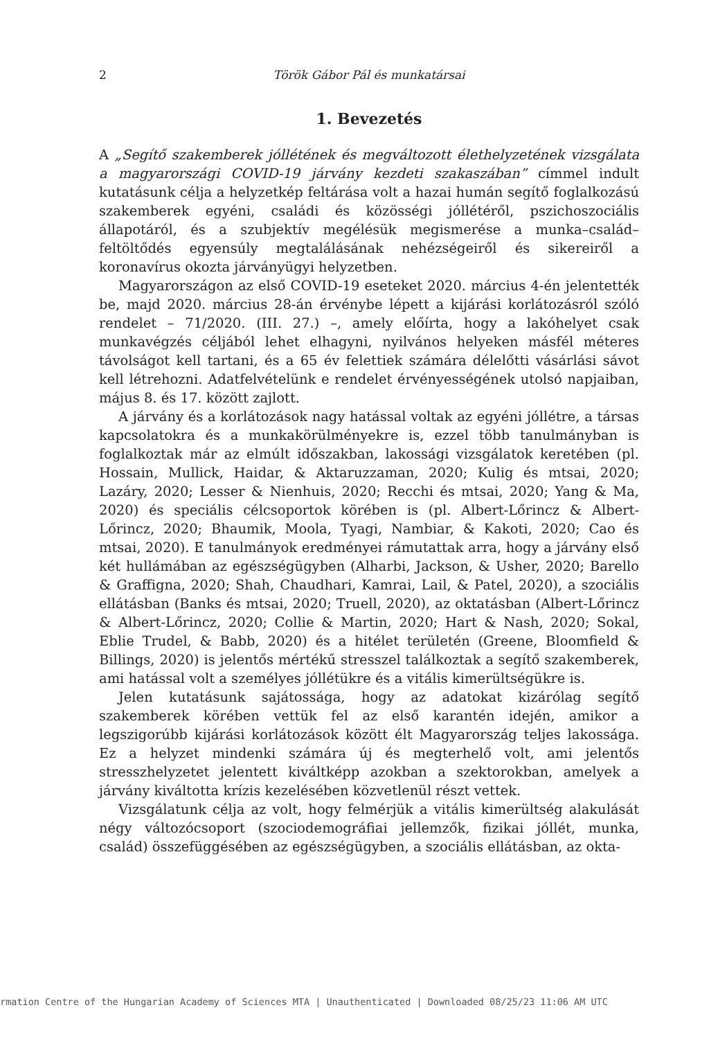2 Török Gábor Pál és munkatársai
1. Bevezetés
A „Segítő szakemberek jóllétének és megváltozott élethelyzetének vizsgálata a magyarországi COVID-19 járvány kezdeti szakaszában” címmel indult kutatásunk célja a helyzetkép feltárása volt a hazai humán segítő foglalkozású szakemberek egyéni, családi és közösségi jóllétéről, pszichoszociális állapotáról, és a szubjektív megélésük megismerése a munka–család–feltöltődés egyensúly megtalálásának nehézségeiről és sikereiről a koronavírus okozta járványügyi helyzetben.
Magyarországon az első COVID-19 eseteket 2020. március 4-én jelentették be, majd 2020. március 28-án érvénybe lépett a kijárási korlátozásról szóló rendelet – 71/2020. (III. 27.) –, amely előírta, hogy a lakóhelyet csak munkavégzés céljából lehet elhagyni, nyilvános helyeken másfél méteres távolságot kell tartani, és a 65 év felettiek számára délelőtti vásárlási sávot kell létrehozni. Adatfelvételünk e rendelet érvényességének utolsó napjaiban, május 8. és 17. között zajlott.
A járvány és a korlátozások nagy hatással voltak az egyéni jóllétre, a társas kapcsolatokra és a munkakörülményekre is, ezzel több tanulmányban is foglalkoztak már az elmúlt időszakban, lakossági vizsgálatok keretében (pl. Hossain, Mullick, Haidar, & Aktaruzzaman, 2020; Kulig és mtsai, 2020; Lazáry, 2020; Lesser & Nienhuis, 2020; Recchi és mtsai, 2020; Yang & Ma, 2020) és speciális célcsoportok körében is (pl. Albert-Lőrincz & Albert-Lőrincz, 2020; Bhaumik, Moola, Tyagi, Nambiar, & Kakoti, 2020; Cao és mtsai, 2020). E tanulmányok eredményei rámutattak arra, hogy a járvány első két hullámában az egészségügyben (Alharbi, Jackson, & Usher, 2020; Barello & Graffigna, 2020; Shah, Chaudhari, Kamrai, Lail, & Patel, 2020), a szociális ellátásban (Banks és mtsai, 2020; Truell, 2020), az oktatásban (Albert-Lőrincz & Albert-Lőrincz, 2020; Collie & Martin, 2020; Hart & Nash, 2020; Sokal, Eblie Trudel, & Babb, 2020) és a hitélet területén (Greene, Bloomfield & Billings, 2020) is jelentős mértékű stresszel találkoztak a segítő szakemberek, ami hatással volt a személyes jóllétükre és a vitális kimerültségükre is.
Jelen kutatásunk sajátossága, hogy az adatokat kizárólag segítő szakemberek körében vettük fel az első karantén idején, amikor a legszigorúbb kijárási korlátozások között élt Magyarország teljes lakossága. Ez a helyzet mindenki számára új és megterhelő volt, ami jelentős stresszhelyzetet jelentett kiváltképp azokban a szektorokban, amelyek a járvány kiváltotta krízis kezelésében közvetlenül részt vettek.
Vizsgálatunk célja az volt, hogy felmérjük a vitális kimerültség alakulását négy változócsoport (szociodemográfiai jellemzők, fizikai jóllét, munka, család) összefüggésében az egészségügyben, a szociális ellátásban, az okta-
rmation Centre of the Hungarian Academy of Sciences MTA | Unauthenticated | Downloaded 08/25/23 11:06 AM UTC